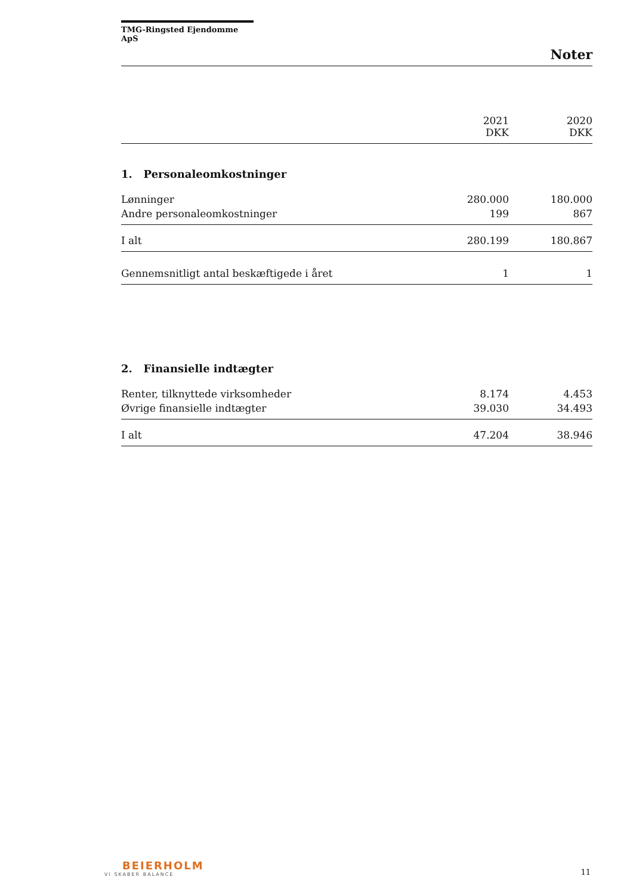TMG-Ringsted Ejendomme ApS
Noter
| | 2021 DKK | 2020 DKK |
| --- | --- | --- |
1. Personaleomkostninger
| Lønninger | 280.000 | 180.000 |
| Andre personaleomkostninger | 199 | 867 |
| I alt | 280.199 | 180.867 |
| Gennemsnitligt antal beskæftigede i året | 1 | 1 |
2. Finansielle indtægter
| Renter, tilknyttede virksomheder | 8.174 | 4.453 |
| Øvrige finansielle indtægter | 39.030 | 34.493 |
| I alt | 47.204 | 38.946 |
BEIERHOLM
VI SKABER BALANCE
11